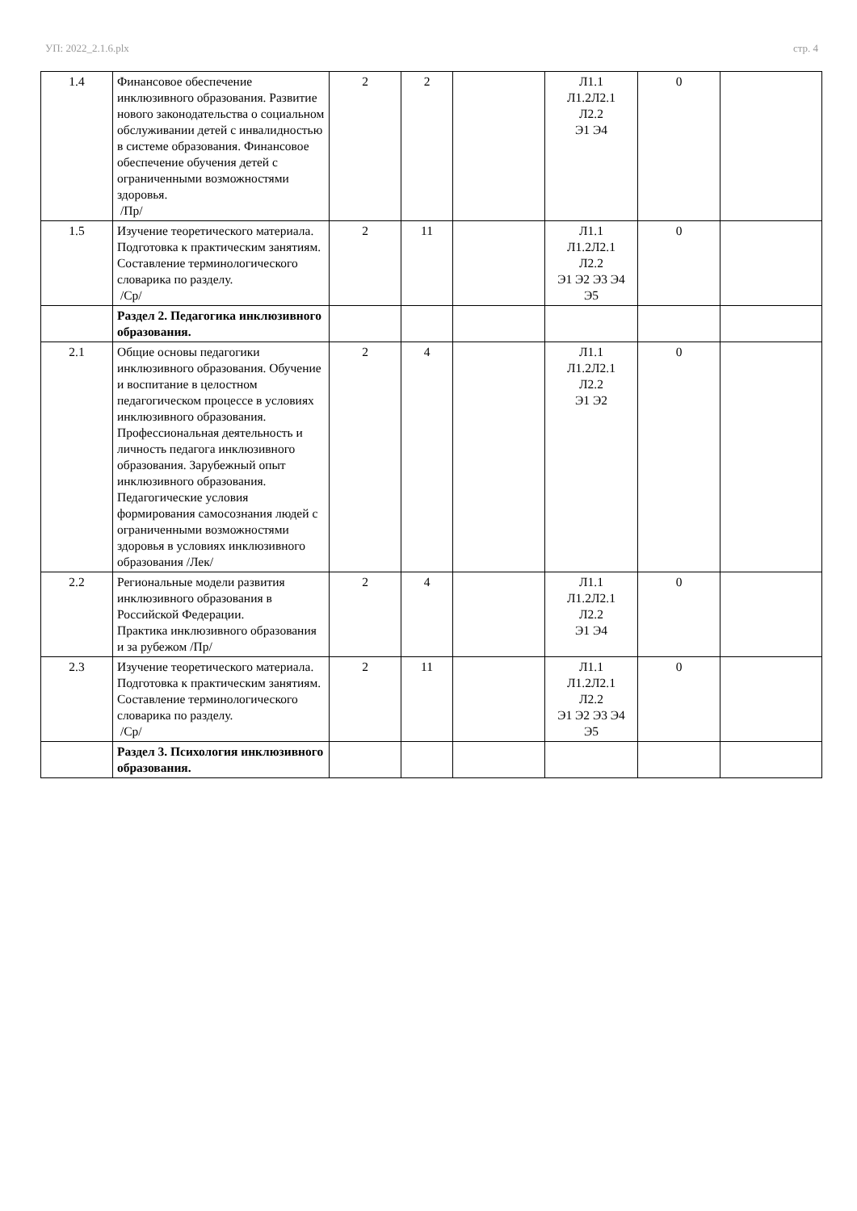УП: 2022_2.1.6.plx стр. 4
| 1.4 | Финансовое обеспечение инклюзивного образования. Развитие нового законодательства о социальном обслуживании детей с инвалидностью в системе образования. Финансовое обеспечение обучения детей с ограниченными возможностями здоровья. /Пр/ | 2 | 2 | | Л1.1 Л1.2Л2.1 Л2.2 Э1 Э4 | 0 | |
| 1.5 | Изучение теоретического материала. Подготовка к практическим занятиям. Составление терминологического словарика по разделу. /Ср/ | 2 | 11 | | Л1.1 Л1.2Л2.1 Л2.2 Э1 Э2 Э3 Э4 Э5 | 0 | |
| | Раздел 2. Педагогика инклюзивного образования. | | | | | | |
| 2.1 | Общие основы педагогики инклюзивного образования. Обучение и воспитание в целостном педагогическом процессе в условиях инклюзивного образования. Профессиональная деятельность и личность педагога инклюзивного образования. Зарубежный опыт инклюзивного образования. Педагогические условия формирования самосознания людей с ограниченными возможностями здоровья в условиях инклюзивного образования /Лек/ | 2 | 4 | | Л1.1 Л1.2Л2.1 Л2.2 Э1 Э2 | 0 | |
| 2.2 | Региональные модели развития инклюзивного образования в Российской Федерации. Практика инклюзивного образования и за рубежом /Пр/ | 2 | 4 | | Л1.1 Л1.2Л2.1 Л2.2 Э1 Э4 | 0 | |
| 2.3 | Изучение теоретического материала. Подготовка к практическим занятиям. Составление терминологического словарика по разделу. /Ср/ | 2 | 11 | | Л1.1 Л1.2Л2.1 Л2.2 Э1 Э2 Э3 Э4 Э5 | 0 | |
| | Раздел 3. Психология инклюзивного образования. | | | | | | |